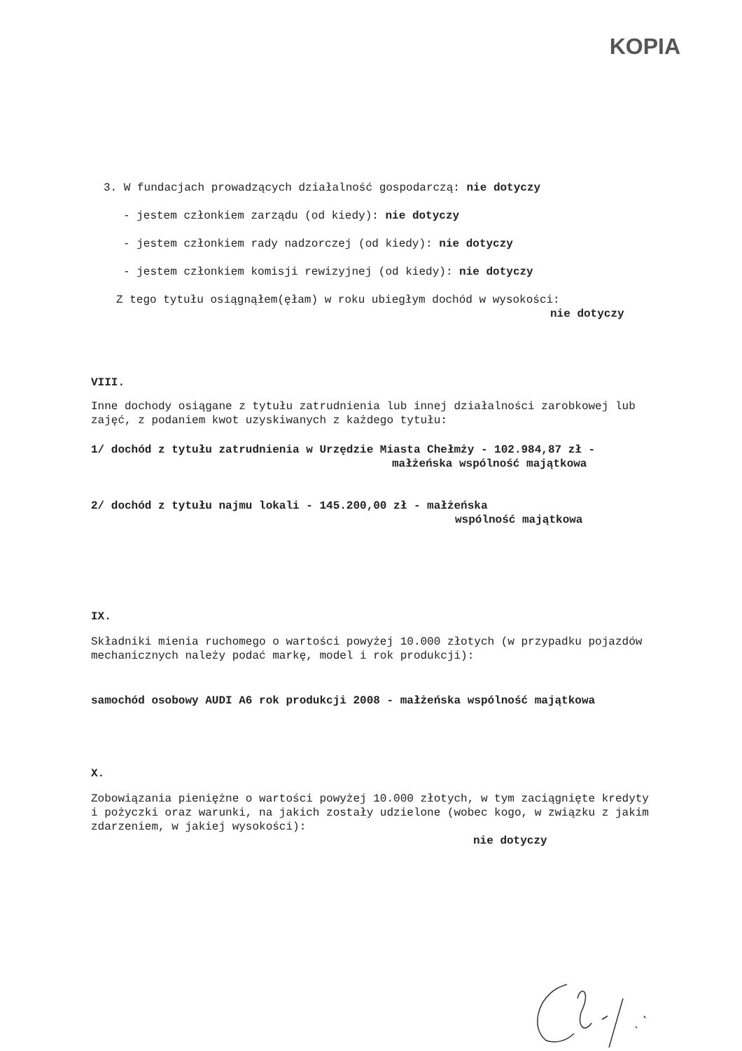KOPIA
3. W fundacjach prowadzących działalność gospodarczą: nie dotyczy
- jestem członkiem zarządu (od kiedy): nie dotyczy
- jestem członkiem rady nadzorczej (od kiedy): nie dotyczy
- jestem członkiem komisji rewizyjnej (od kiedy): nie dotyczy
Z tego tytułu osiągnąłem(ęłam) w roku ubiegłym dochód w wysokości:
nie dotyczy
VIII.
Inne dochody osiągane z tytułu zatrudnienia lub innej działalności zarobkowej lub zajęć, z podaniem kwot uzyskiwanych z każdego tytułu:
1/ dochód z tytułu zatrudnienia w Urzędzie Miasta Chełmży - 102.984,87 zł -
małżeńska wspólność majątkowa
2/ dochód z tytułu najmu lokali - 145.200,00 zł - małżeńska
wspólność majątkowa
IX.
Składniki mienia ruchomego o wartości powyżej 10.000 złotych (w przypadku pojazdów mechanicznych należy podać markę, model i rok produkcji):
samochód osobowy AUDI A6 rok produkcji 2008 - małżeńska wspólność majątkowa
X.
Zobowiązania pieniężne o wartości powyżej 10.000 złotych, w tym zaciągnięte kredyty i pożyczki oraz warunki, na jakich zostały udzielone (wobec kogo, w związku z jakim zdarzeniem, w jakiej wysokości):
nie dotyczy